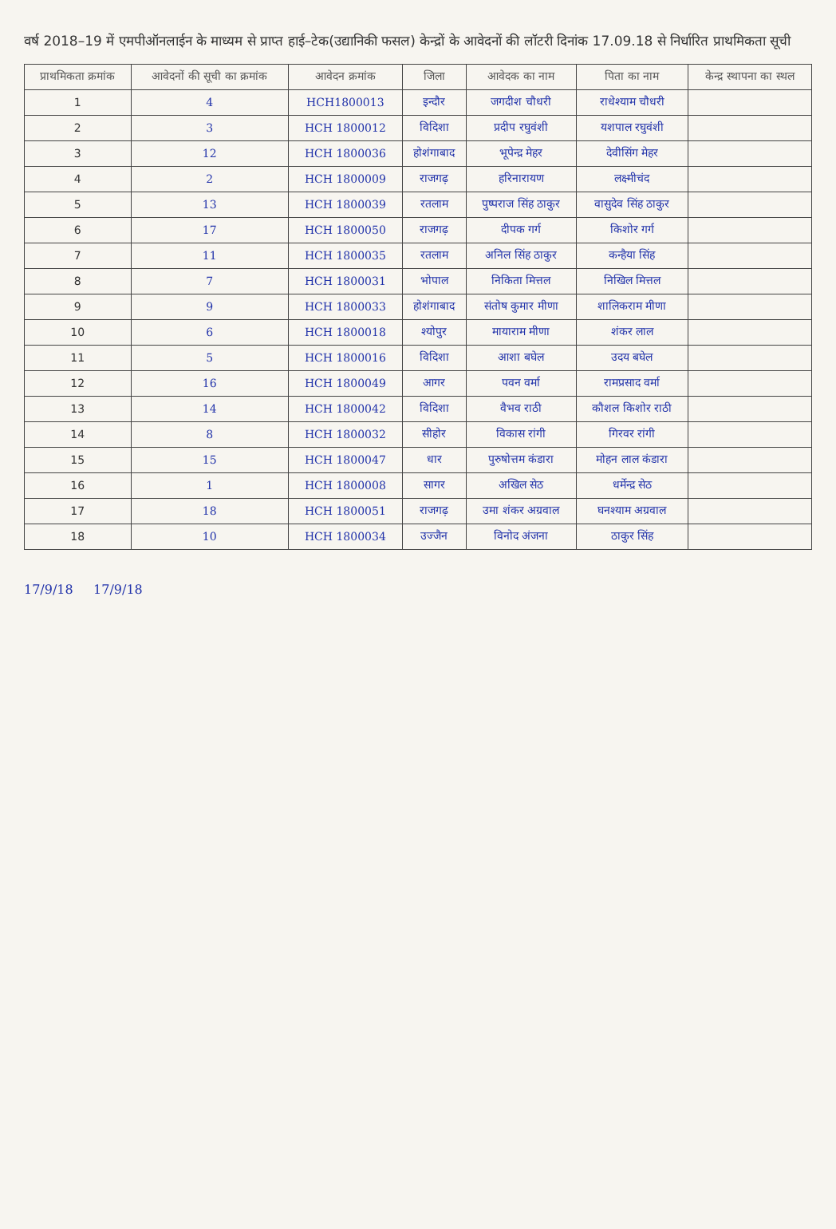वर्ष 2018–19 में एमपीऑनलाईन के माध्यम से प्राप्त हाई–टेक(उद्यानिकी फसल) केन्द्रों के आवेदनों की लॉटरी दिनांक 17.09.18 से निर्धारित प्राथमिकता सूची
| प्राथमिकता क्रमांक | आवेदनों की सूची का क्रमांक | आवेदन क्रमांक | जिला | आवेदक का नाम | पिता का नाम | केन्द्र स्थापना का स्थल |
| --- | --- | --- | --- | --- | --- | --- |
| 1 | 4 | HCH1800013 | इन्दौर | जगदीश चौधरी | राधेश्याम चौधरी | |
| 2 | 3 | HCH 1800012 | विदिशा | प्रदीप रघुवंशी | यशपाल रघुवंशी | |
| 3 | 12 | HCH 1800036 | होशंगाबाद | भूपेन्द्र मेहर | देवीसिंग मेहर | |
| 4 | 2 | HCH 1800009 | राजगढ़ | हरिनारायण | लक्ष्मीचंद | |
| 5 | 13 | HCH 1800039 | रतलाम | पुष्पराज सिंह ठाकुर | वासुदेव सिंह ठाकुर | |
| 6 | 17 | HCH 1800050 | राजगढ़ | दीपक गर्ग | किशोर गर्ग | |
| 7 | 11 | HCH 1800035 | रतलाम | अनिल सिंह ठाकुर | कन्हैया सिंह | |
| 8 | 7 | HCH 1800031 | भोपाल | निकिता मित्तल | निखिल मित्तल | |
| 9 | 9 | HCH 1800033 | होशंगाबाद | संतोष कुमार मीणा | शालिकराम मीणा | |
| 10 | 6 | HCH 1800018 | श्योपुर | मायाराम मीणा | शंकर लाल | |
| 11 | 5 | HCH 1800016 | विदिशा | आशा बघेल | उदय बघेल | |
| 12 | 16 | HCH 1800049 | आगर | पवन वर्मा | रामप्रसाद वर्मा | |
| 13 | 14 | HCH 1800042 | विदिशा | वैभव राठी | कौशल किशोर राठी | |
| 14 | 8 | HCH 1800032 | सीहोर | विकास रांगी | गिरवर रांगी | |
| 15 | 15 | HCH 1800047 | धार | पुरुषोत्तम कंडारा | मोहन लाल कंडारा | |
| 16 | 1 | HCH 1800008 | सागर | अखिल सेठ | धर्मेन्द्र सेठ | |
| 17 | 18 | HCH 1800051 | राजगढ़ | उमा शंकर अग्रवाल | घनश्याम अग्रवाल | |
| 18 | 10 | HCH 1800034 | उज्जैन | विनोद अंजना | ठाकुर सिंह | |
17/9/18 17/9/18